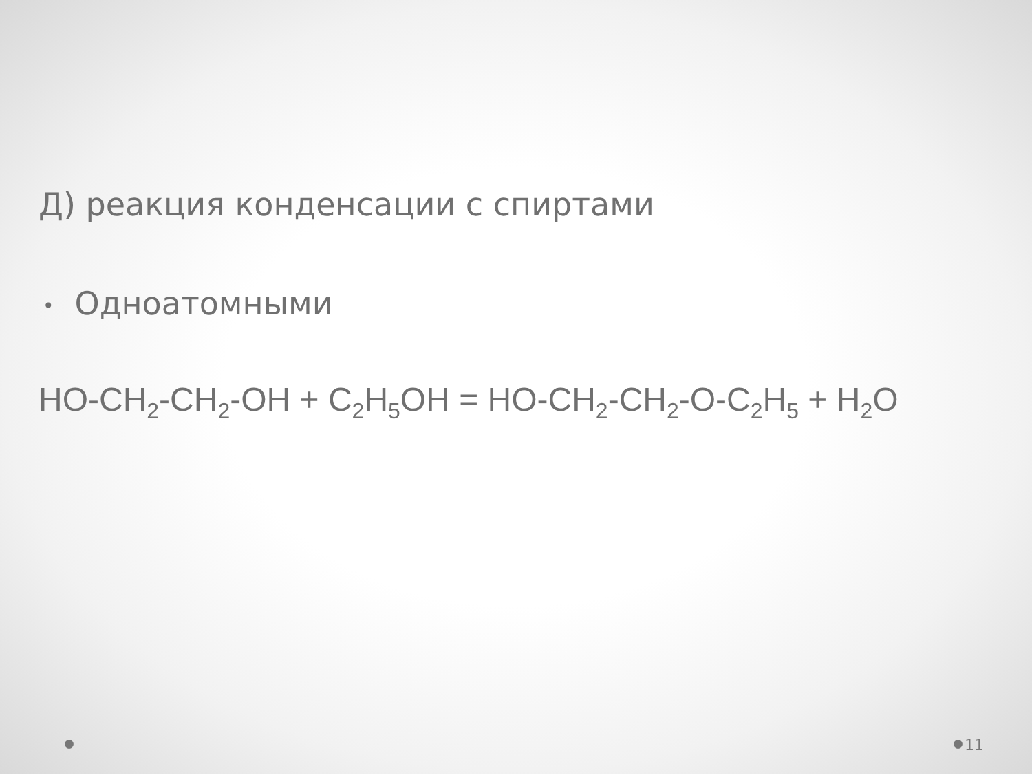Д) реакция конденсации с спиртами
• Одноатомными
HO-CH<sub>2</sub>-CH<sub>2</sub>-OH + C<sub>2</sub>H<sub>5</sub>OH = HO-CH<sub>2</sub>-CH<sub>2</sub>-O-C<sub>2</sub>H<sub>5</sub> + H<sub>2</sub>O
11